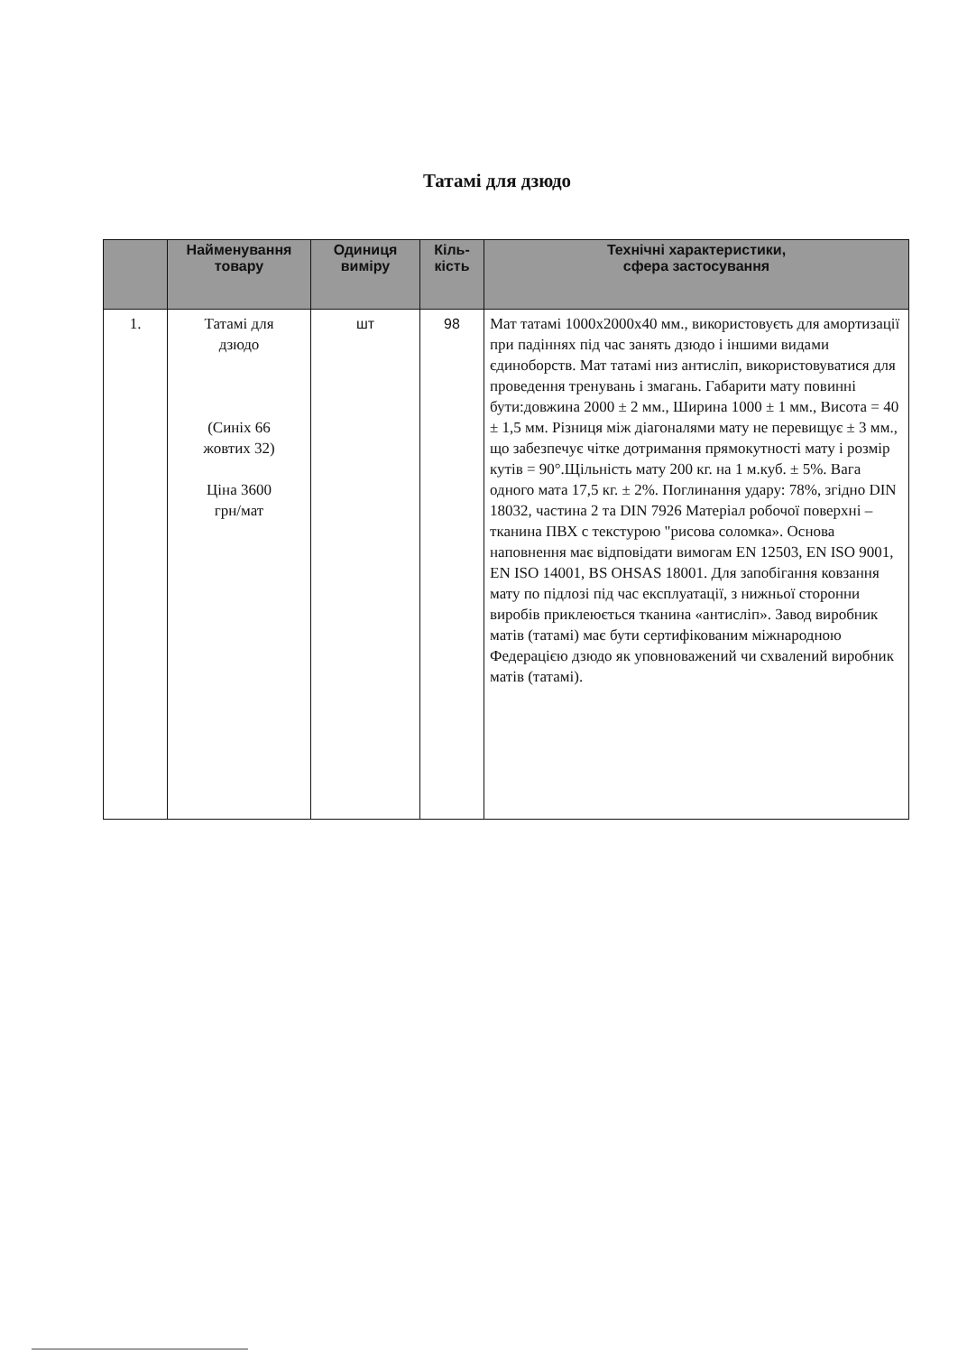Татамі для дзюдо
| | Найменування товару | Одиниця виміру | Кіль-кість | Технічні характеристики, сфера застосування |
| --- | --- | --- | --- | --- |
| 1. | Татамі для дзюдо (Синіх 66 жовтих 32) Ціна 3600 грн/мат | шт | 98 | Мат татамі 1000х2000х40 мм., використовуєть для амортизації при падіннях під час занять дзюдо і іншими видами єдиноборств. Мат татамі низ антисліп, використовуватися для проведення тренувань і змагань. Габарити мату повинні бути:довжина 2000 ± 2 мм., Ширина 1000 ± 1 мм., Висота = 40 ± 1,5 мм. Різниця між діагоналями мату не перевищує ± 3 мм., що забезпечує чітке дотримання прямокутності мату і розмір кутів = 90°.Щільність мату 200 кг. на 1 м.куб. ± 5%. Вага одного мата 17,5 кг. ± 2%. Поглинання удару: 78%, згідно DIN 18032, частина 2 та DIN 7926 Матеріал робочої поверхні – тканина ПВХ с текстурою "рисова соломка». Основа наповнення має відповідати вимогам EN 12503, EN ISO 9001, EN ISO 14001, BS OHSAS 18001. Для запобігання ковзання мату по підлозі під час експлуатації, з нижньої сторонни виробів приклеюється тканина «антисліп». Завод виробник матів (татамі) має бути сертифікованим міжнародною Федерацією дзюдо як уповноважений чи схвалений виробник матів (татамі). |